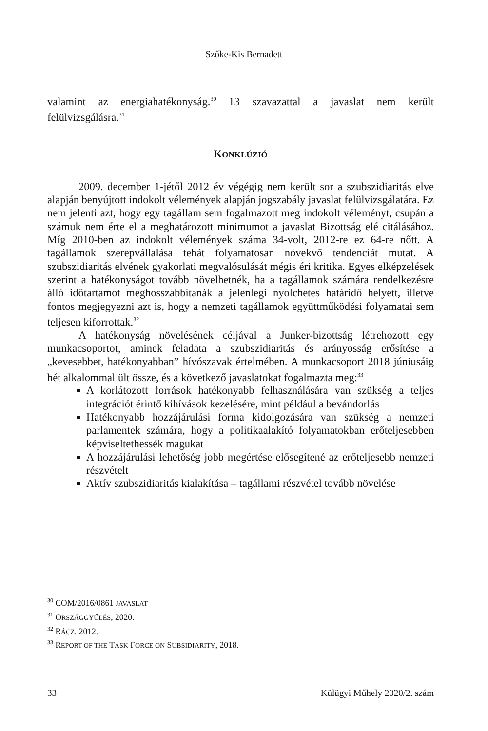Szőke-Kis Bernadett
valamint az energiahatékonyság.<sup>30</sup> 13 szavazattal a javaslat nem került felülvizsgálásra.<sup>31</sup>
KONKLÚZIÓ
2009. december 1-jétől 2012 év végégig nem került sor a szubszidiaritás elve alapján benyújtott indokolt vélemények alapján jogszabály javaslat felülvizsgálatára. Ez nem jelenti azt, hogy egy tagállam sem fogalmazott meg indokolt véleményt, csupán a számuk nem érte el a meghatározott minimumot a javaslat Bizottság elé citálásához. Míg 2010-ben az indokolt vélemények száma 34-volt, 2012-re ez 64-re nőtt. A tagállamok szerepvállalása tehát folyamatosan növekvő tendenciát mutat. A szubszidiaritás elvének gyakorlati megvalósulását mégis éri kritika. Egyes elképzelések szerint a hatékonyságot tovább növelhetnék, ha a tagállamok számára rendelkezésre álló időtartamot meghosszabbítanák a jelenlegi nyolchetes határidő helyett, illetve fontos megjegyezni azt is, hogy a nemzeti tagállamok együttműködési folyamatai sem teljesen kiforrottak.<sup>32</sup>
A hatékonyság növelésének céljával a Junker-bizottság létrehozott egy munkacsoportot, aminek feladata a szubszidiaritás és arányosság erősítése a „kevesebbet, hatékonyabban” hívószavak értelmében. A munkacsoport 2018 júniusáig hét alkalommal ült össze, és a következő javaslatokat fogalmazta meg:<sup>33</sup>
A korlátozott források hatékonyabb felhasználására van szükség a teljes integrációt érintő kihívások kezelésére, mint például a bevándorlás
Hatékonyabb hozzájárulási forma kidolgozására van szükség a nemzeti parlamentek számára, hogy a politikaalakító folyamatokban erőteljesebben képviseltethessék magukat
A hozzájárulási lehetőség jobb megértése elősegítené az erőteljesebb nemzeti részvételt
Aktív szubszidiaritás kialakítása – tagállami részvétel tovább növelése
<sup>30</sup> COM/2016/0861 JAVASLAT
<sup>31</sup> ORSZÁGGYŰLÉS, 2020.
<sup>32</sup> RÁCZ, 2012.
<sup>33</sup> REPORT OF THE TASK FORCE ON SUBSIDIARITY, 2018.
33 Külügyi Műhely 2020/2. szám